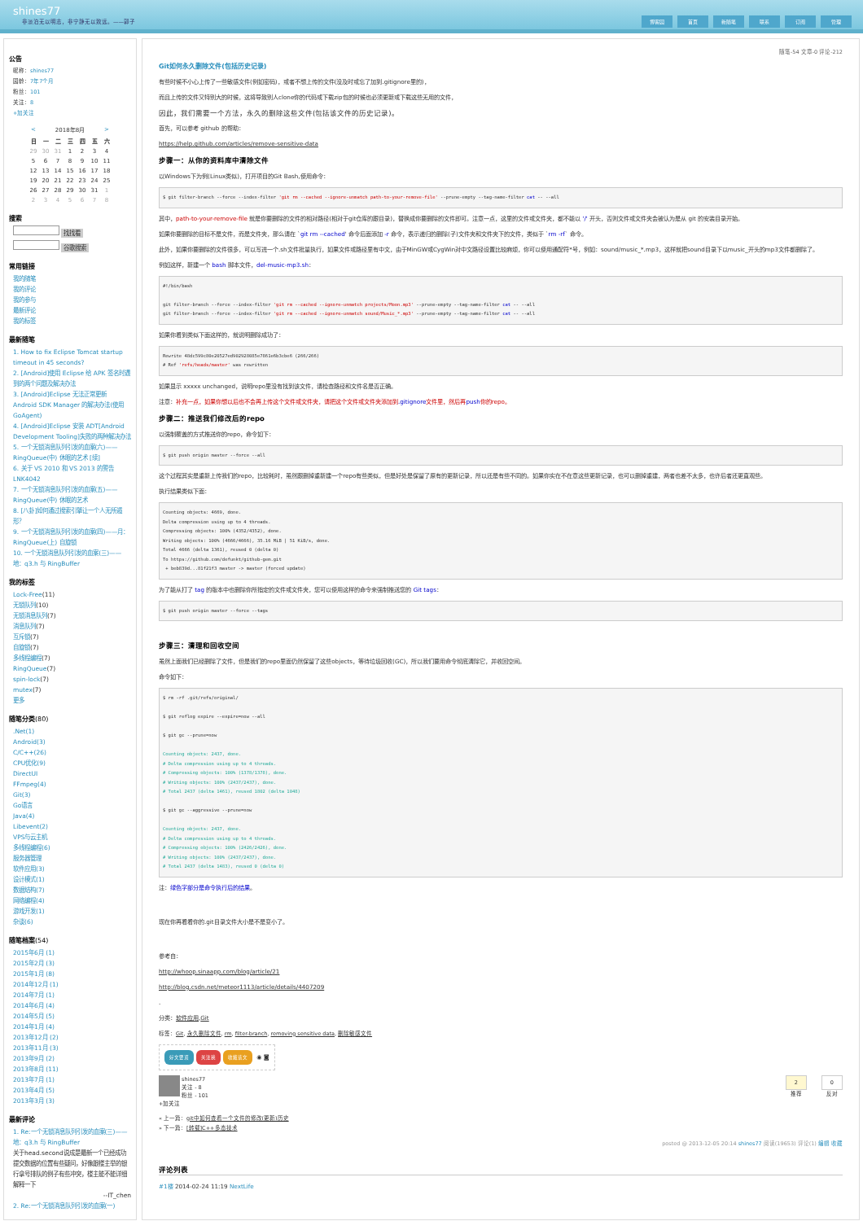shines77
非淡泊无以明志，非宁静无以致远。——郭子
博客园 首页 新随笔 联系 订阅 管理
公告
昵称：shines77
园龄：7年7个月
粉丝：101
关注：8
+加关注
| < | 2018年8月 | | | | | > |
| 日 | 一 | 二 | 三 | 四 | 五 | 六 |
| 29 | 30 | 31 | 1 | 2 | 3 | 4 |
| 5 | 6 | 7 | 8 | 9 | 10 | 11 |
| 12 | 13 | 14 | 15 | 16 | 17 | 18 |
| 19 | 20 | 21 | 22 | 23 | 24 | 25 |
| 26 | 27 | 28 | 29 | 30 | 31 | 1 |
| 2 | 3 | 4 | 5 | 6 | 7 | 8 |
搜索
找找看
谷歌搜索
常用链接
我的随笔
我的评论
我的参与
最新评论
我的标签
最新随笔
1. How to fix Eclipse Tomcat startup timeout in 45 seconds?
2. [Android]使用 Eclipse 给 APK 签名时遇到的两个问题及解决办法
3. [Android]Eclipse 无法正常更新 Android SDK Manager 的解决办法(使用 GoAgent)
4. [Android]Eclipse 安装 ADT[Android Development Tooling]失败的两种解决办法
5. 一个无锁消息队列引发的血案(六)——RingQueue(中) 休眠的艺术 [续]
6. 关于 VS 2010 和 VS 2013 的警告 LNK4042
7. 一个无锁消息队列引发的血案(五)——RingQueue(中) 休眠的艺术
8. [八卦]如何通过搜索引擎让一个人无所遁形？
9. 一个无锁消息队列引发的血案(四)——月：RingQueue(上) 自旋锁
10. 一个无锁消息队列引发的血案(三)——地：q3.h 与 RingBuffer
我的标签
Lock-Free(11)
无锁队列(10)
无锁消息队列(7)
消息队列(7)
互斥锁(7)
自旋锁(7)
多线程编程(7)
RingQueue(7)
spin-lock(7)
mutex(7)
更多
随笔分类(80)
.Net(1)
Android(3)
C/C++(26)
CPU优化(9)
DirectUI
FFmpeg(4)
Git(3)
Go语言
Java(4)
Libevent(2)
VPS与云主机
多线程编程(6)
服务器管理
软件应用(3)
设计模式(1)
数据结构(7)
网络编程(4)
游戏开发(1)
杂谈(6)
随笔档案(54)
2015年6月 (1)
2015年2月 (3)
2015年1月 (8)
2014年12月 (1)
2014年7月 (1)
2014年6月 (4)
2014年5月 (5)
2014年1月 (4)
2013年12月 (2)
2013年11月 (3)
2013年9月 (2)
2013年8月 (11)
2013年7月 (1)
2013年4月 (5)
2013年3月 (3)
最新评论
1. Re:一个无锁消息队列引发的血案(三)——地：q3.h 与 RingBuffer
关于head.second说成是最新一个已经成功提交数据的位置有些疑问，好像跟楼主举的银行拿号排队的例子有些冲突，楼主能不能详细解释一下
--IT_chen
2. Re:一个无锁消息队列引发的血案(一)
随笔-54 文章-0 评论-212
Git如何永久删除文件(包括历史记录)
有些时候不小心上传了一些敏感文件(例如密码)，或者不想上传的文件(没及时或忘了加到.gitignore里的)，
而且上传的文件又特别大的时候，这将导致别人clone你的代码或下载zip包的时候也必须更新或下载这些无用的文件，
因此，我们需要一个方法，永久的删除这些文件(包括该文件的历史记录)。
首先，可以参考 github 的帮助：
https://help.github.com/articles/remove-sensitive-data
步骤一：从你的资料库中清除文件
以Windows下为例(Linux类似)，打开项目的Git Bash,使用命令：
$ git filter-branch --force --index-filter 'git rm --cached --ignore-unmatch path-to-your-remove-file' --prune-empty --tag-name-filter cat -- --all
其中，path-to-your-remove-file 就是你要删除的文件的相对路径(相对于git仓库的跟目录)，替换成你要删除的文件即可。注意一点，这里的文件或文件夹，都不能以 '/' 开头，否则文件或文件夹会被认为是从 git 的安装目录开始。
如果你要删除的目标不是文件，而是文件夹，那么请在 `git rm --cached' 命令后面添加 -r 命令，表示递归的删除(子)文件夹和文件夹下的文件，类似于 `rm -rf` 命令。
此外，如果你要删除的文件很多，可以写进一个.sh文件批量执行，如果文件或路径里有中文，由于MinGW或CygWin对中文路径设置比较麻烦，你可以使用通配符*号，例如：sound/music_*.mp3，这样就把sound目录下以music_开头的mp3文件都删除了。
例如这样，新建一个 bash 脚本文件，del-music-mp3.sh：
#!/bin/bash

git filter-branch --force --index-filter 'git rm --cached --ignore-unmatch projects/Moon.mp3' --prune-empty --tag-name-filter cat -- --all
git filter-branch --force --index-filter 'git rm --cached --ignore-unmatch sound/Music_*.mp3' --prune-empty --tag-name-filter cat -- --all
如果你看到类似下面这样的，就说明删除成功了：
Rewrite 48dc599c80e20527ed902928085e7861e6b3cbe6 (266/266)
# Ref 'refs/heads/master' was rewritten
如果显示 xxxxx unchanged，说明repo里没有找到该文件，请检查路径和文件名是否正确。
注意：补充一点，如果你想以后也不会再上传这个文件或文件夹，请把这个文件或文件夹添加到.gitignore文件里，然后再push你的repo。
步骤二：推送我们修改后的repo
以强制覆盖的方式推送你的repo，命令如下：
$ git push origin master --force --all
这个过程其实是重新上传我们的repo，比较耗时，虽然跟删掉重新建一个repo有些类似，但是好处是保留了原有的更新记录，所以还是有些不同的。如果你实在不在意这些更新记录，也可以删掉重建，两者也差不太多，也许后者还更直观些。
执行结果类似下面：
Counting objects: 4669, done.
Delta compression using up to 4 threads.
Compressing objects: 100% (4352/4352), done.
Writing objects: 100% (4666/4666), 35.16 MiB | 51 KiB/s, done.
Total 4666 (delta 1361), reused 0 (delta 0)
To https://github.com/defunkt/github-gem.git
 + beb839d...81f21f3 master -> master (forced update)
为了能从打了 tag 的版本中也删除你所指定的文件或文件夹，您可以使用这样的命令来强制推送您的 Git tags：
$ git push origin master --force --tags
步骤三：清理和回收空间
虽然上面我们已经删除了文件，但是我们的repo里面仍然保留了这些objects，等待垃圾回收(GC)，所以我们要用命令彻底清除它，并收回空间。
命令如下：
$ rm -rf .git/refs/original/

$ git reflog expire --expire=now --all

$ git gc --prune=now

Counting objects: 2437, done.
# Delta compression using up to 4 threads.
# Compressing objects: 100% (1378/1378), done.
# Writing objects: 100% (2437/2437), done.
# Total 2437 (delta 1461), reused 1802 (delta 1048)

$ git gc --aggressive --prune=now

Counting objects: 2437, done.
# Delta compression using up to 4 threads.
# Compressing objects: 100% (2426/2426), done.
# Writing objects: 100% (2437/2437), done.
# Total 2437 (delta 1483), reused 0 (delta 0)
注：绿色字部分是命令执行后的结果。
现在你再看看你的.git目录文件大小是不是变小了。
参考自：
http://whoop.sinaapp.com/blog/article/21
http://blog.csdn.net/meteor1113/article/details/4407209
.
分类：软件应用,Git
标签：Git, 永久删除文件, rm, filter-branch, removing sensitive data, 删除敏感文件
好文要顶 关注我 收藏该文 ◉ ◙
shines77
关注 - 8
粉丝 - 101
+加关注
2
推荐
0
反对
« 上一篇：git中如何查看一个文件的修改(更新)历史
» 下一篇：[转载]C++多态技术
posted @ 2013-12-05 20:14 shines77 阅读(19653) 评论(1) 编辑 收藏
评论列表
#1楼 2014-02-24 11:19 NextLife